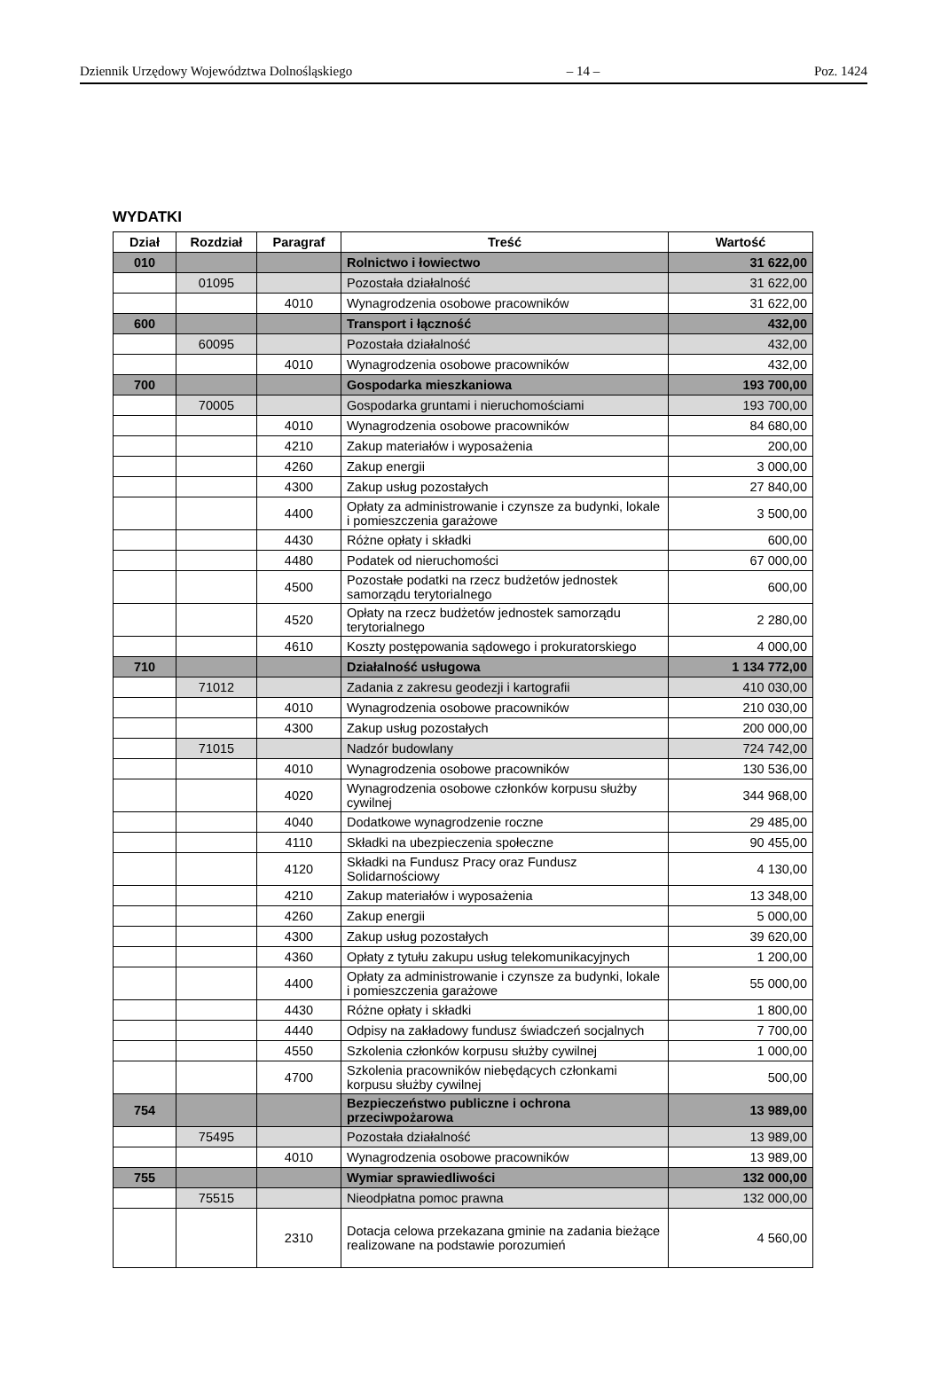Dziennik Urzędowy Województwa Dolnośląskiego – 14 – Poz. 1424
WYDATKI
| Dział | Rozdział | Paragraf | Treść | Wartość |
| --- | --- | --- | --- | --- |
| 010 | | | Rolnictwo i łowiectwo | 31 622,00 |
| | 01095 | | Pozostała działalność | 31 622,00 |
| | | 4010 | Wynagrodzenia osobowe pracowników | 31 622,00 |
| 600 | | | Transport i łączność | 432,00 |
| | 60095 | | Pozostała działalność | 432,00 |
| | | 4010 | Wynagrodzenia osobowe pracowników | 432,00 |
| 700 | | | Gospodarka mieszkaniowa | 193 700,00 |
| | 70005 | | Gospodarka gruntami i nieruchomościami | 193 700,00 |
| | | 4010 | Wynagrodzenia osobowe pracowników | 84 680,00 |
| | | 4210 | Zakup materiałów i wyposażenia | 200,00 |
| | | 4260 | Zakup energii | 3 000,00 |
| | | 4300 | Zakup usług pozostałych | 27 840,00 |
| | | 4400 | Opłaty za administrowanie i czynsze za budynki, lokale i pomieszczenia garażowe | 3 500,00 |
| | | 4430 | Różne opłaty i składki | 600,00 |
| | | 4480 | Podatek od nieruchomości | 67 000,00 |
| | | 4500 | Pozostałe podatki na rzecz budżetów jednostek samorządu terytorialnego | 600,00 |
| | | 4520 | Opłaty na rzecz budżetów jednostek samorządu terytorialnego | 2 280,00 |
| | | 4610 | Koszty postępowania sądowego i prokuratorskiego | 4 000,00 |
| 710 | | | Działalność usługowa | 1 134 772,00 |
| | 71012 | | Zadania z zakresu geodezji i kartografii | 410 030,00 |
| | | 4010 | Wynagrodzenia osobowe pracowników | 210 030,00 |
| | | 4300 | Zakup usług pozostałych | 200 000,00 |
| | 71015 | | Nadzór budowlany | 724 742,00 |
| | | 4010 | Wynagrodzenia osobowe pracowników | 130 536,00 |
| | | 4020 | Wynagrodzenia osobowe członków korpusu służby cywilnej | 344 968,00 |
| | | 4040 | Dodatkowe wynagrodzenie roczne | 29 485,00 |
| | | 4110 | Składki na ubezpieczenia społeczne | 90 455,00 |
| | | 4120 | Składki na Fundusz Pracy oraz Fundusz Solidarnościowy | 4 130,00 |
| | | 4210 | Zakup materiałów i wyposażenia | 13 348,00 |
| | | 4260 | Zakup energii | 5 000,00 |
| | | 4300 | Zakup usług pozostałych | 39 620,00 |
| | | 4360 | Opłaty z tytułu zakupu usług telekomunikacyjnych | 1 200,00 |
| | | 4400 | Opłaty za administrowanie i czynsze za budynki, lokale i pomieszczenia garażowe | 55 000,00 |
| | | 4430 | Różne opłaty i składki | 1 800,00 |
| | | 4440 | Odpisy na zakładowy fundusz świadczeń socjalnych | 7 700,00 |
| | | 4550 | Szkolenia członków korpusu służby cywilnej | 1 000,00 |
| | | 4700 | Szkolenia pracowników niebędących członkami korpusu służby cywilnej | 500,00 |
| 754 | | | Bezpieczeństwo publiczne i ochrona przeciwpożarowa | 13 989,00 |
| | 75495 | | Pozostała działalność | 13 989,00 |
| | | 4010 | Wynagrodzenia osobowe pracowników | 13 989,00 |
| 755 | | | Wymiar sprawiedliwości | 132 000,00 |
| | 75515 | | Nieodpłatna pomoc prawna | 132 000,00 |
| | | 2310 | Dotacja celowa przekazana gminie na zadania bieżące realizowane na podstawie porozumień | 4 560,00 |